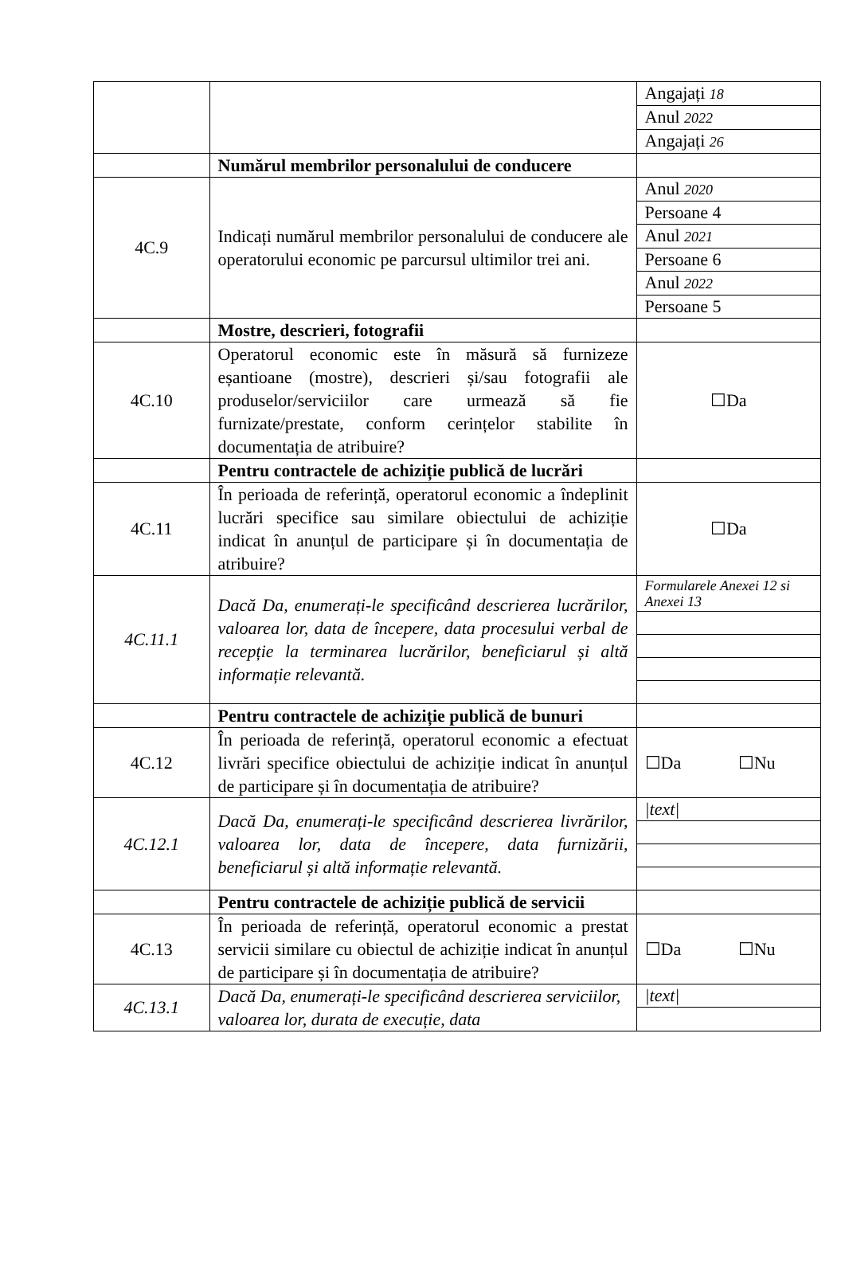| | | / Angajați 18 / / Anul 2022 / / Angajați 26 / |
| | Numărul membrilor personalului de conducere | |
| 4C.9 | Indicați numărul membrilor personalului de conducere ale operatorului economic pe parcursul ultimilor trei ani. | / Anul 2020 / / Persoane 4 / / Anul 2021 / / Persoane 6 / / Anul 2022 / / Persoane 5 / |
| | Mostre, descrieri, fotografii | |
| 4C.10 | Operatorul economic este în măsură să furnizeze eșantioane (mostre), descrieri și/sau fotografii ale produselor/serviciilor care urmează să fie furnizate/prestate, conform cerințelor stabilite în documentația de atribuire? | ☐Da |
| | Pentru contractele de achiziție publică de lucrări | |
| 4C.11 | În perioada de referință, operatorul economic a îndeplinit lucrări specifice sau similare obiectului de achiziție indicat în anunțul de participare și în documentația de atribuire? | ☐Da |
| 4C.11.1 | Dacă Da, enumerați-le specificând descrierea lucrărilor, valoarea lor, data de începere, data procesului verbal de recepție la terminarea lucrărilor, beneficiarul și altă informație relevantă. | / Formularele Anexei 12 si Anexei 13 / |
| | Pentru contractele de achiziție publică de bunuri | |
| 4C.12 | În perioada de referință, operatorul economic a efectuat livrări specifice obiectului de achiziție indicat în anunțul de participare și în documentația de atribuire? | ☐Da ☐Nu |
| 4C.12.1 | Dacă Da, enumerați-le specificând descrierea livrărilor, valoarea lor, data de începere, data furnizării, beneficiarul și altă informație relevantă. | / /text/ / |
| | Pentru contractele de achiziție publică de servicii | |
| 4C.13 | În perioada de referință, operatorul economic a prestat servicii similare cu obiectul de achiziție indicat în anunțul de participare și în documentația de atribuire? | ☐Da ☐Nu |
| 4C.13.1 | Dacă Da, enumerați-le specificând descrierea serviciilor, valoarea lor, durata de execuție, data | / /text/ / |